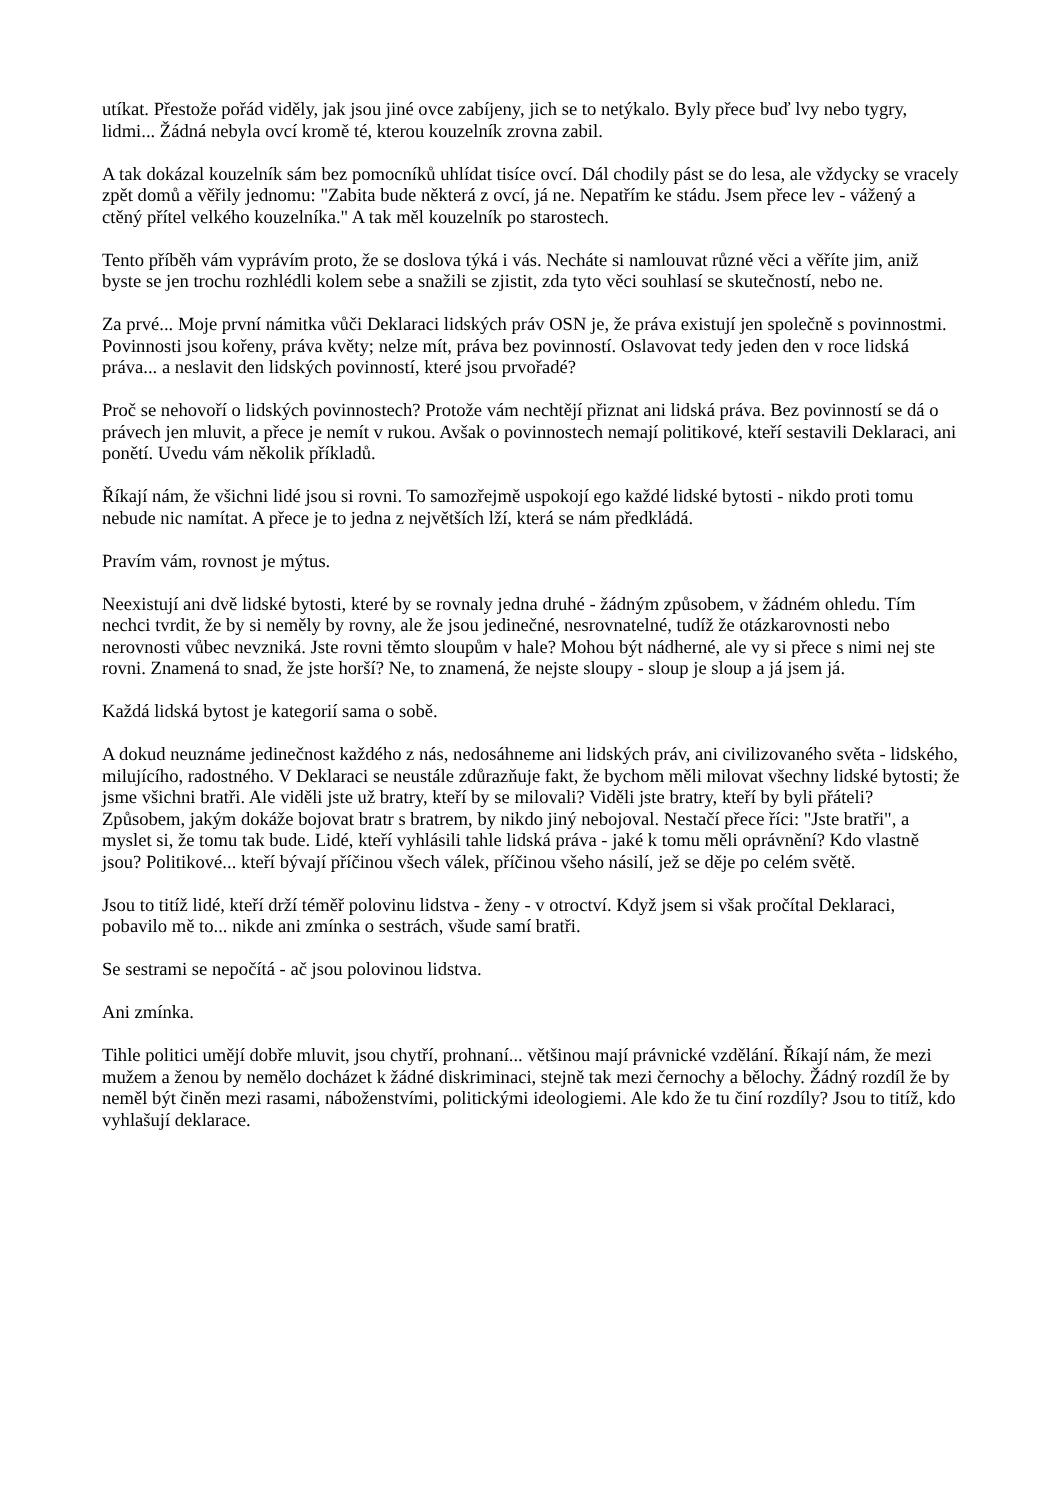utíkat. Přestože pořád viděly, jak jsou jiné ovce zabíjeny, jich se to netýkalo. Byly přece buď lvy nebo tygry, lidmi... Žádná nebyla ovcí kromě té, kterou kouzelník zrovna zabil.
A tak dokázal kouzelník sám bez pomocníků uhlídat tisíce ovcí. Dál chodily pást se do lesa, ale vždycky se vracely zpět domů a věřily jednomu: "Zabita bude některá z ovcí, já ne. Nepatřím ke stádu. Jsem přece lev - vážený a ctěný přítel velkého kouzelníka." A tak měl kouzelník po starostech.
Tento příběh vám vyprávím proto, že se doslova týká i vás. Necháte si namlouvat různé věci a věříte jim, aniž byste se jen trochu rozhlédli kolem sebe a snažili se zjistit, zda tyto věci souhlasí se skutečností, nebo ne.
Za prvé... Moje první námitka vůči Deklaraci lidských práv OSN je, že práva existují jen společně s povinnostmi. Povinnosti jsou kořeny, práva květy; nelze mít, práva bez povinností. Oslavovat tedy jeden den v roce lidská práva... a neslavit den lidských povinností, které jsou prvořadé?
Proč se nehovoří o lidských povinnostech? Protože vám nechtějí přiznat ani lidská práva. Bez povinností se dá o právech jen mluvit, a přece je nemít v rukou. Avšak o povinnostech nemají politikové, kteří sestavili Deklaraci, ani ponětí. Uvedu vám několik příkladů.
Říkají nám, že všichni lidé jsou si rovni. To samozřejmě uspokojí ego každé lidské bytosti - nikdo proti tomu nebude nic namítat. A přece je to jedna z největších lží, která se nám předkládá.
Pravím vám, rovnost je mýtus.
Neexistují ani dvě lidské bytosti, které by se rovnaly jedna druhé - žádným způsobem, v žádném ohledu. Tím nechci tvrdit, že by si neměly by rovny, ale že jsou jedinečné, nesrovnatelné, tudíž že otázkarovnosti nebo nerovnosti vůbec nevzniká. Jste rovni těmto sloupům v hale? Mohou být nádherné, ale vy si přece s nimi nej ste rovni. Znamená to snad, že jste horší? Ne, to znamená, že nejste sloupy - sloup je sloup a já jsem já.
Každá lidská bytost je kategorií sama o sobě.
A dokud neuznáme jedinečnost každého z nás, nedosáhneme ani lidských práv, ani civilizovaného světa - lidského, milujícího, radostného. V Deklaraci se neustále zdůrazňuje fakt, že bychom měli milovat všechny lidské bytosti; že jsme všichni bratři. Ale viděli jste už bratry, kteří by se milovali? Viděli jste bratry, kteří by byli přáteli? Způsobem, jakým dokáže bojovat bratr s bratrem, by nikdo jiný nebojoval. Nestačí přece říci: "Jste bratři", a myslet si, že tomu tak bude. Lidé, kteří vyhlásili tahle lidská práva - jaké k tomu měli oprávnění? Kdo vlastně jsou? Politikové... kteří bývají příčinou všech válek, příčinou všeho násilí, jež se děje po celém světě.
Jsou to titíž lidé, kteří drží téměř polovinu lidstva - ženy - v otroctví. Když jsem si však pročítal Deklaraci, pobavilo mě to... nikde ani zmínka o sestrách, všude samí bratři.
Se sestrami se nepočítá - ač jsou polovinou lidstva.
Ani zmínka.
Tihle politici umějí dobře mluvit, jsou chytří, prohnaní... většinou mají právnické vzdělání. Říkají nám, že mezi mužem a ženou by nemělo docházet k žádné diskriminaci, stejně tak mezi černochy a bělochy. Žádný rozdíl že by neměl být činěn mezi rasami, náboženstvími, politickými ideologiemi. Ale kdo že tu činí rozdíly? Jsou to titíž, kdo vyhlašují deklarace.